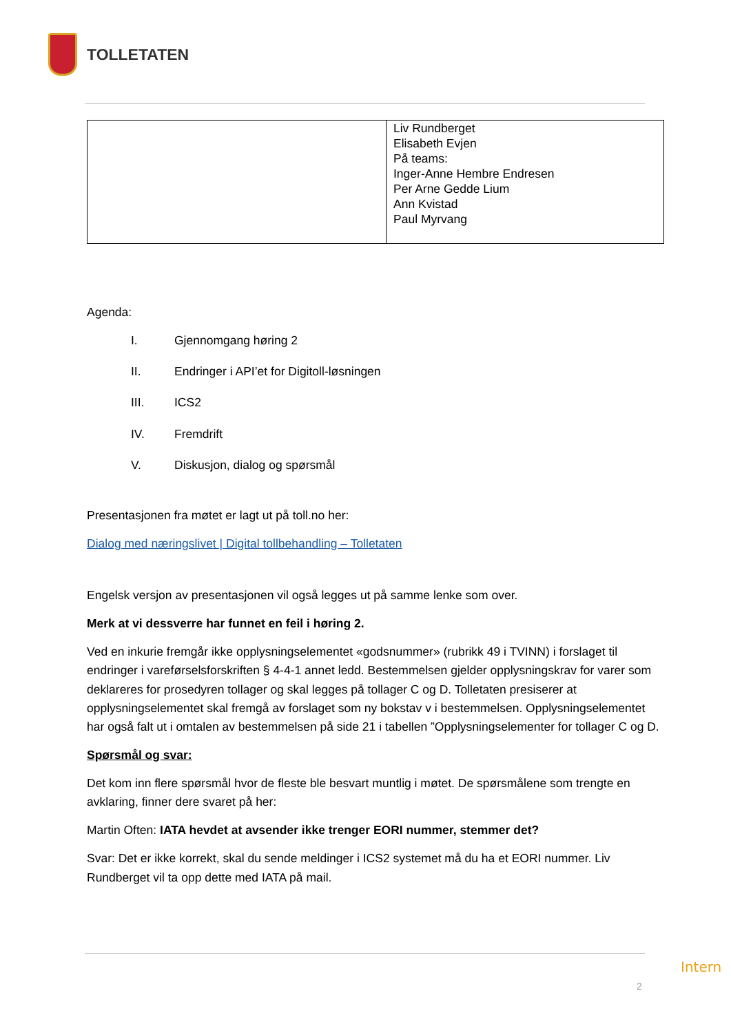TOLLETATEN
| | Liv Rundberget Elisabeth Evjen På teams: Inger-Anne Hembre Endresen Per Arne Gedde Lium Ann Kvistad Paul Myrvang |
Agenda:
I. Gjennomgang høring 2
II. Endringer i API’et for Digitoll-løsningen
III. ICS2
IV. Fremdrift
V. Diskusjon, dialog og spørsmål
Presentasjonen fra møtet er lagt ut på toll.no her:
Dialog med næringslivet | Digital tollbehandling – Tolletaten
Engelsk versjon av presentasjonen vil også legges ut på samme lenke som over.
Merk at vi dessverre har funnet en feil i høring 2.
Ved en inkurie fremgår ikke opplysningselementet «godsnummer» (rubrikk 49 i TVINN) i forslaget til endringer i vareførselsforskriften § 4-4-1 annet ledd. Bestemmelsen gjelder opplysningskrav for varer som deklareres for prosedyren tollager og skal legges på tollager C og D. Tolletaten presiserer at opplysningselementet skal fremgå av forslaget som ny bokstav v i bestemmelsen. Opplysningselementet har også falt ut i omtalen av bestemmelsen på side 21 i tabellen ”Opplysningselementer for tollager C og D.
Spørsmål og svar:
Det kom inn flere spørsmål hvor de fleste ble besvart muntlig i møtet. De spørsmålene som trengte en avklaring, finner dere svaret på her:
Martin Often: IATA hevdet at avsender ikke trenger EORI nummer, stemmer det?
Svar: Det er ikke korrekt, skal du sende meldinger i ICS2 systemet må du ha et EORI nummer. Liv Rundberget vil ta opp dette med IATA på mail.
Intern
2